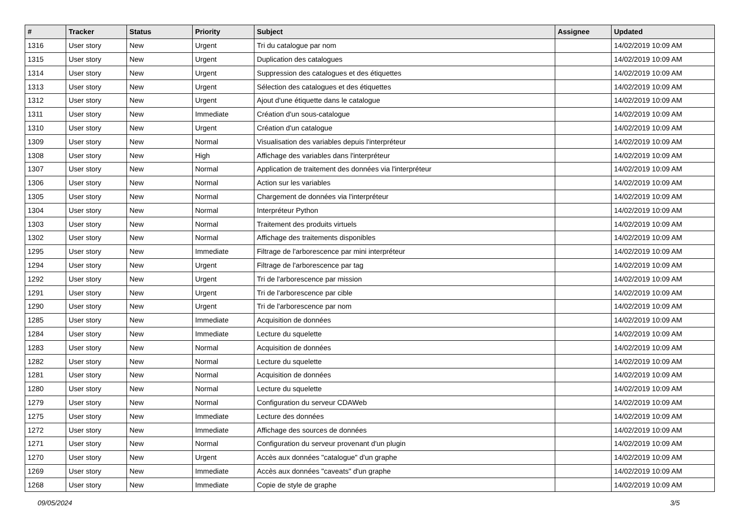| # | Tracker | Status | Priority | Subject | Assignee | Updated |
| --- | --- | --- | --- | --- | --- | --- |
| 1316 | User story | New | Urgent | Tri du catalogue par nom | | 14/02/2019 10:09 AM |
| 1315 | User story | New | Urgent | Duplication des catalogues | | 14/02/2019 10:09 AM |
| 1314 | User story | New | Urgent | Suppression des catalogues et des étiquettes | | 14/02/2019 10:09 AM |
| 1313 | User story | New | Urgent | Sélection des catalogues et des étiquettes | | 14/02/2019 10:09 AM |
| 1312 | User story | New | Urgent | Ajout d'une étiquette dans le catalogue | | 14/02/2019 10:09 AM |
| 1311 | User story | New | Immediate | Création d'un sous-catalogue | | 14/02/2019 10:09 AM |
| 1310 | User story | New | Urgent | Création d'un catalogue | | 14/02/2019 10:09 AM |
| 1309 | User story | New | Normal | Visualisation des variables depuis l'interpréteur | | 14/02/2019 10:09 AM |
| 1308 | User story | New | High | Affichage des variables dans l'interpréteur | | 14/02/2019 10:09 AM |
| 1307 | User story | New | Normal | Application de traitement des données via l'interpréteur | | 14/02/2019 10:09 AM |
| 1306 | User story | New | Normal | Action sur les variables | | 14/02/2019 10:09 AM |
| 1305 | User story | New | Normal | Chargement de données via l'interpréteur | | 14/02/2019 10:09 AM |
| 1304 | User story | New | Normal | Interpréteur Python | | 14/02/2019 10:09 AM |
| 1303 | User story | New | Normal | Traitement des produits virtuels | | 14/02/2019 10:09 AM |
| 1302 | User story | New | Normal | Affichage des traitements disponibles | | 14/02/2019 10:09 AM |
| 1295 | User story | New | Immediate | Filtrage de l'arborescence par mini interpréteur | | 14/02/2019 10:09 AM |
| 1294 | User story | New | Urgent | Filtrage de l'arborescence par tag | | 14/02/2019 10:09 AM |
| 1292 | User story | New | Urgent | Tri de l'arborescence par mission | | 14/02/2019 10:09 AM |
| 1291 | User story | New | Urgent | Tri de l'arborescence par cible | | 14/02/2019 10:09 AM |
| 1290 | User story | New | Urgent | Tri de l'arborescence par nom | | 14/02/2019 10:09 AM |
| 1285 | User story | New | Immediate | Acquisition de données | | 14/02/2019 10:09 AM |
| 1284 | User story | New | Immediate | Lecture du squelette | | 14/02/2019 10:09 AM |
| 1283 | User story | New | Normal | Acquisition de données | | 14/02/2019 10:09 AM |
| 1282 | User story | New | Normal | Lecture du squelette | | 14/02/2019 10:09 AM |
| 1281 | User story | New | Normal | Acquisition de données | | 14/02/2019 10:09 AM |
| 1280 | User story | New | Normal | Lecture du squelette | | 14/02/2019 10:09 AM |
| 1279 | User story | New | Normal | Configuration du serveur CDAWeb | | 14/02/2019 10:09 AM |
| 1275 | User story | New | Immediate | Lecture des données | | 14/02/2019 10:09 AM |
| 1272 | User story | New | Immediate | Affichage des sources de données | | 14/02/2019 10:09 AM |
| 1271 | User story | New | Normal | Configuration du serveur provenant d'un plugin | | 14/02/2019 10:09 AM |
| 1270 | User story | New | Urgent | Accès aux données "catalogue" d'un graphe | | 14/02/2019 10:09 AM |
| 1269 | User story | New | Immediate | Accès aux données "caveats" d'un graphe | | 14/02/2019 10:09 AM |
| 1268 | User story | New | Immediate | Copie de style de graphe | | 14/02/2019 10:09 AM |
09/05/2024 3/5